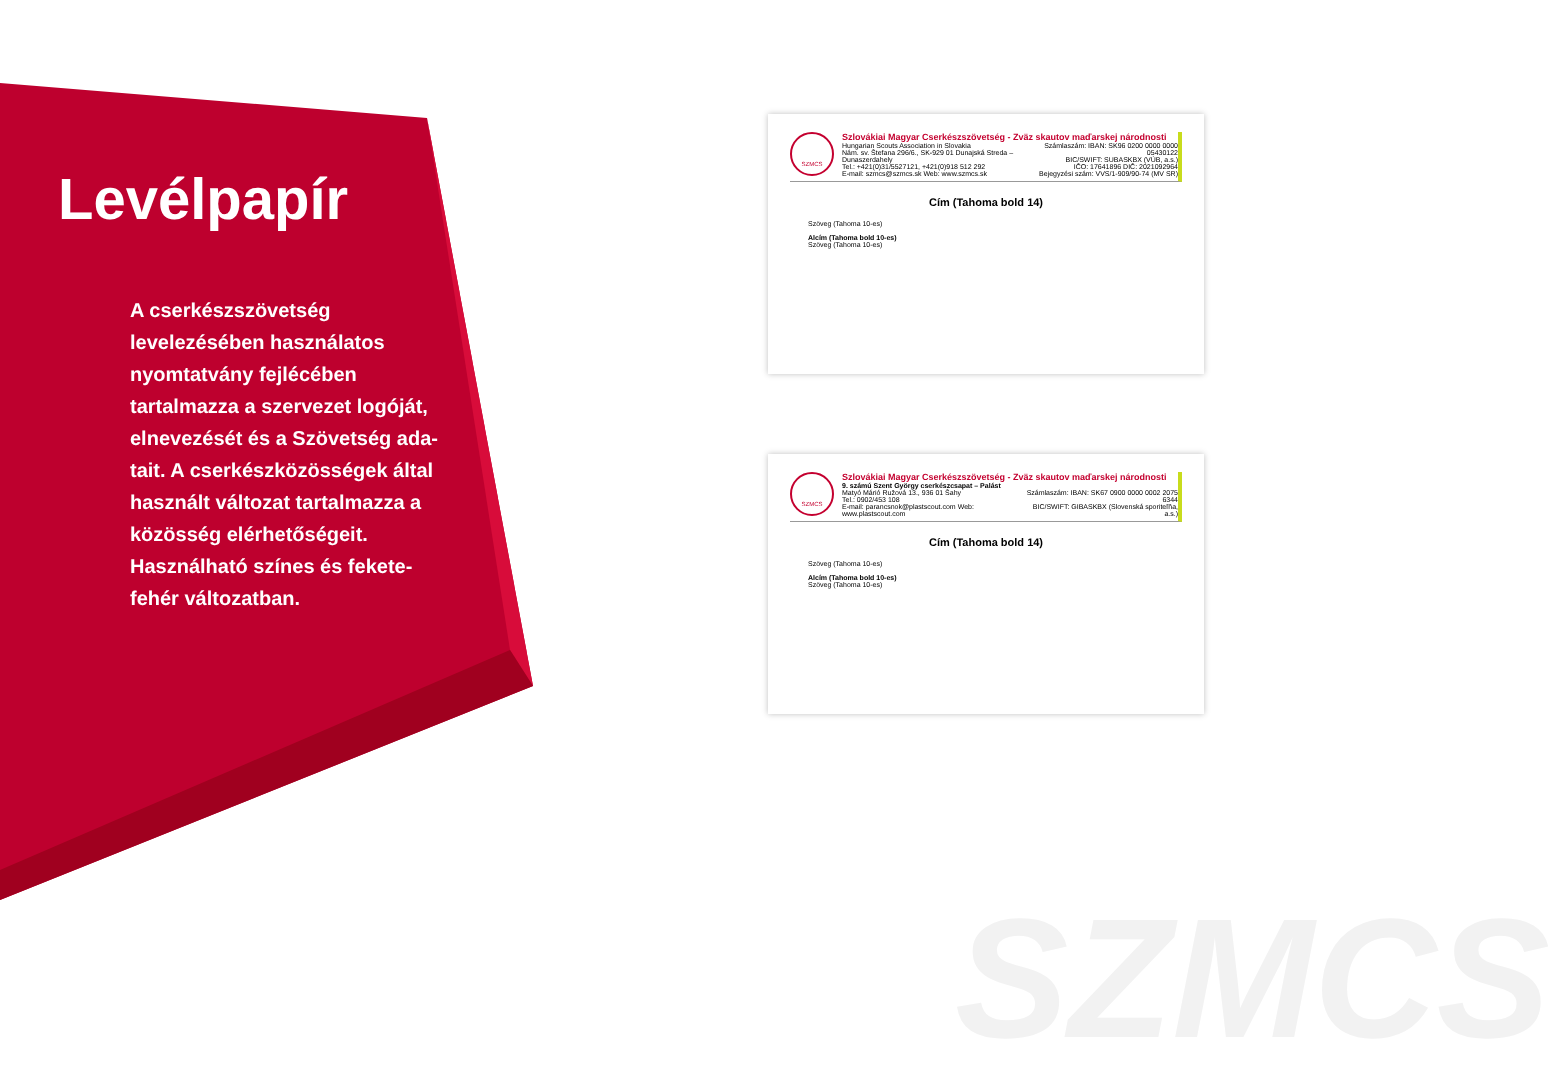SZMCS
Levélpapír
A cserkészszövetség levelezésében használatos nyomtatvány fejlécé­ben tartalmazza a szervezet logó­ját, elnevezését és a Szövetség ada­tait. A cserkészközösségek által használt változat tartalmazza a kö­zösség elérhetőségeit. Használható színes és fekete-fehér változatban.
SZMCS
Szlovákiai Magyar Cserkészszövetség - Zväz skautov maďarskej národnosti
Hungarian Scouts Association in Slovakia
Nám. sv. Štefana 296/6., SK-929 01 Dunajská Streda – Dunaszerdahely
Tel.: +421(0)31/5527121, +421(0)918 512 292
E-mail: szmcs@szmcs.sk Web: www.szmcs.sk
Számlaszám: IBAN: SK96 0200 0000 0000 05430122
BIC/SWIFT: SUBASKBX (VÚB, a.s.)
IČO: 17641896 DIČ: 2021092964
Bejegyzési szám: VVS/1-909/90-74 (MV SR)
Cím (Tahoma bold 14)
Szöveg (Tahoma 10-es)
Alcím (Tahoma bold 10-es)
Szöveg (Tahoma 10-es)
SZMCS
Szlovákiai Magyar Cserkészszövetség - Zväz skautov maďarskej národnosti
9. számú Szent György cserkészcsapat – Palást
Matyó Márió Ružová 13., 936 01 Šahy
Tel.: 0902/453 108
E-mail: parancsnok@plastscout.com Web: www.plastscout.com
Számlaszám: IBAN: SK67 0900 0000 0002 2075 6344
BIC/SWIFT: GIBASKBX (Slovenská sporiteľňa, a.s.)
Cím (Tahoma bold 14)
Szöveg (Tahoma 10-es)
Alcím (Tahoma bold 10-es)
Szöveg (Tahoma 10-es)